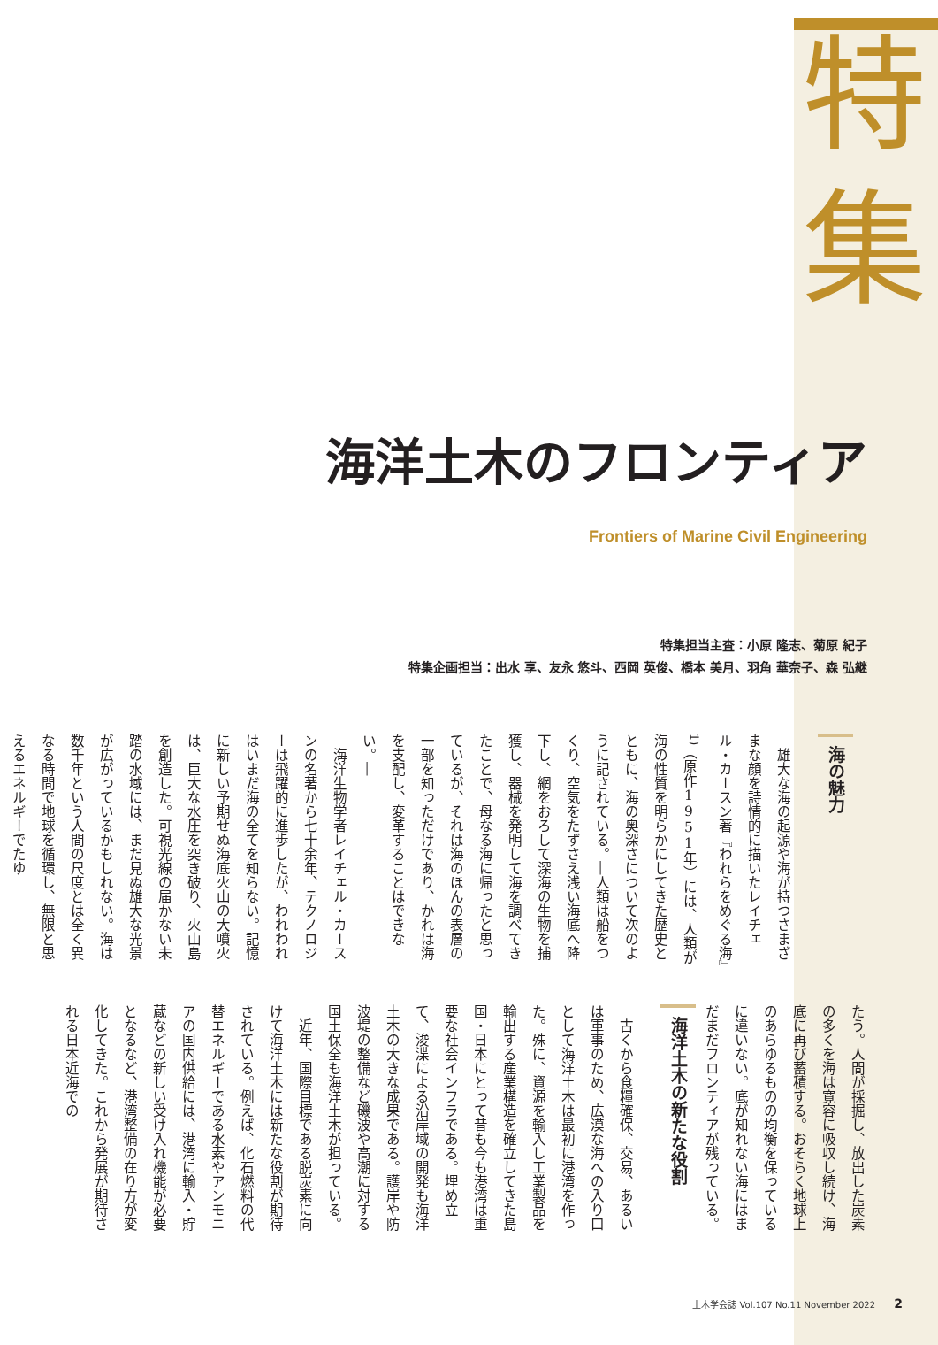特
集
海洋土木のフロンティア
Frontiers of Marine Civil Engineering
特集担当主査：小原 隆志、菊原 紀子
特集企画担当：出水 享、友永 悠斗、西岡 英俊、橋本 美月、羽角 華奈子、森 弘継
海の魅力
　雄大な海の起源や海が持つさまざまな顔を詩情的に描いたレイチェル・カースン著『われらをめぐる海』<sup>1)</sup>（原作1951年）には、人類が海の性質を明らかにしてきた歴史とともに、海の奥深さについて次のように記されている。―人類は船をつくり、空気をたずさえ浅い海底へ降下し、網をおろして深海の生物を捕獲し、器械を発明して海を調べてきたことで、母なる海に帰ったと思っているが、それは海のほんの表層の一部を知っただけであり、かれは海を支配し、変革することはできない。―
　海洋生物学者レイチェル・カースンの名著から七十余年、テクノロジーは飛躍的に進歩したが、われわれはいまだ海の全てを知らない。記憶に新しい予期せぬ海底火山の大噴火は、巨大な水圧を突き破り、火山島を創造した。可視光線の届かない未踏の水域には、まだ見ぬ雄大な光景が広がっているかもしれない。海は数千年という人間の尺度とは全く異なる時間で地球を循環し、無限と思えるエネルギーでたゆ
たう。人間が採掘し、放出した炭素の多くを海は寛容に吸収し続け、海底に再び蓄積する。おそらく地球上のあらゆるものの均衡を保っているに違いない。底が知れない海にはまだまだフロンティアが残っている。
海洋土木の新たな役割
　古くから食糧確保、交易、あるいは軍事のため、広漠な海への入り口として海洋土木は最初に港湾を作った。殊に、資源を輸入し工業製品を輸出する産業構造を確立してきた島国・日本にとって昔も今も港湾は重要な社会インフラである。埋め立て、浚渫による沿岸域の開発も海洋土木の大きな成果である。護岸や防波堤の整備など磯波や高潮に対する国土保全も海洋土木が担っている。
　近年、国際目標である脱炭素に向けて海洋土木には新たな役割が期待されている。例えば、化石燃料の代替エネルギーである水素やアンモニアの国内供給には、港湾に輸入・貯蔵などの新しい受け入れ機能が必要となるなど、港湾整備の在り方が変化してきた。これから発展が期待される日本近海での
土木学会誌 Vol.107 No.11 November 2022 2